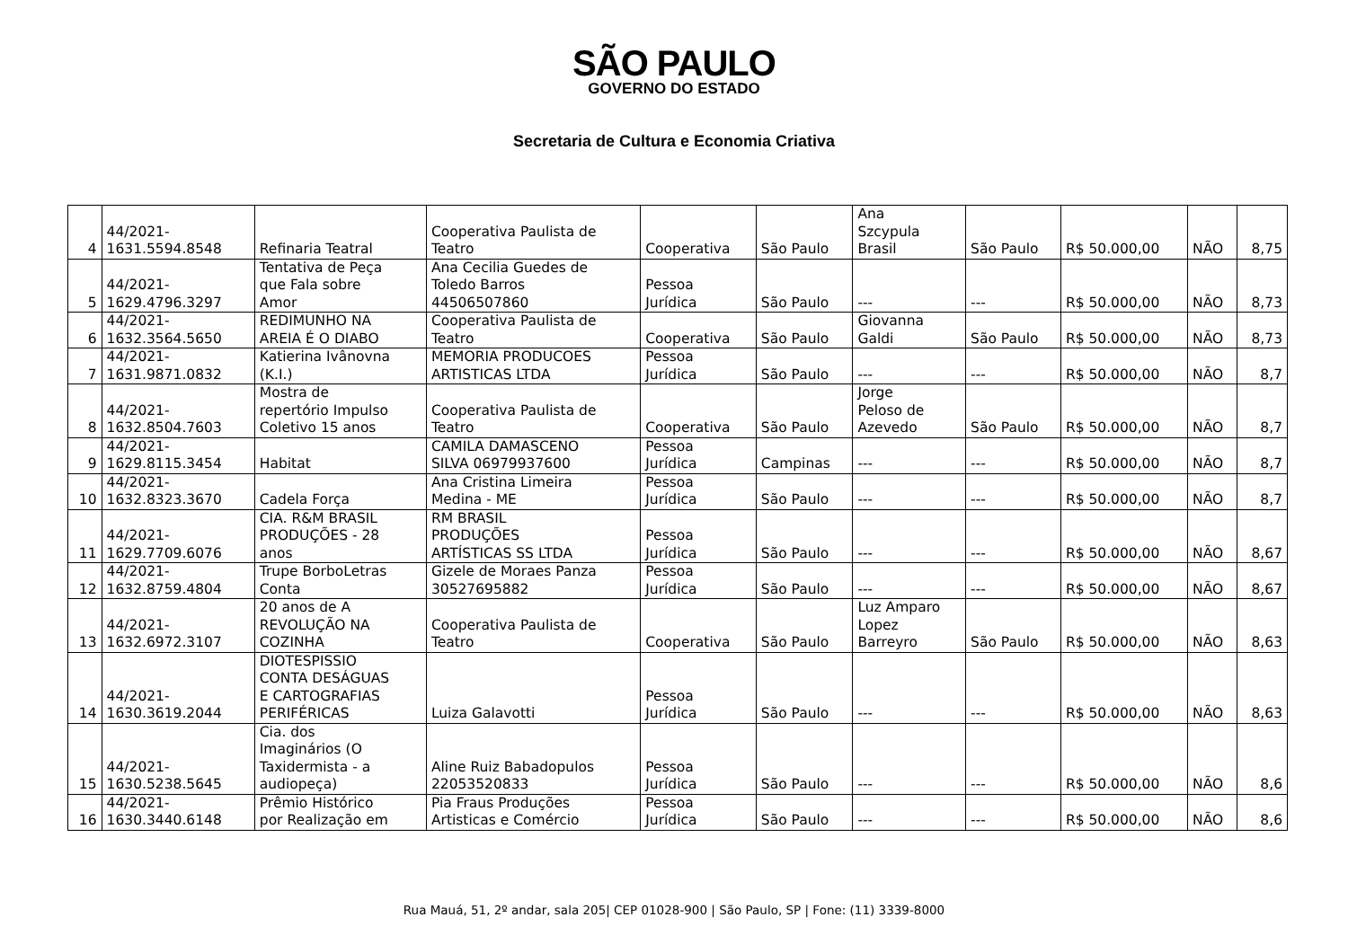SÃO PAULO
GOVERNO DO ESTADO
Secretaria de Cultura e Economia Criativa
| 4 | 44/2021- 1631.5594.8548 | Refinaria Teatral | Cooperativa Paulista de Teatro | Cooperativa | São Paulo | Ana Szcypula Brasil | São Paulo | R$ 50.000,00 | NÃO | 8,75 |
| 5 | 44/2021- 1629.4796.3297 | Tentativa de Peça que Fala sobre Amor | Ana Cecilia Guedes de Toledo Barros 44506507860 | Pessoa Jurídica | São Paulo | --- | --- | R$ 50.000,00 | NÃO | 8,73 |
| 6 | 44/2021- 1632.3564.5650 | REDIMUNHO NA AREIA É O DIABO | Cooperativa Paulista de Teatro | Cooperativa | São Paulo | Giovanna Galdi | São Paulo | R$ 50.000,00 | NÃO | 8,73 |
| 7 | 44/2021- 1631.9871.0832 | Katierina Ivânovna (K.I.) | MEMORIA PRODUCOES ARTISTICAS LTDA | Pessoa Jurídica | São Paulo | --- | --- | R$ 50.000,00 | NÃO | 8,7 |
| 8 | 44/2021- 1632.8504.7603 | Mostra de repertório Impulso Coletivo 15 anos | Cooperativa Paulista de Teatro | Cooperativa | São Paulo | Jorge Peloso de Azevedo | São Paulo | R$ 50.000,00 | NÃO | 8,7 |
| 9 | 44/2021- 1629.8115.3454 | Habitat | CAMILA DAMASCENO SILVA 06979937600 | Pessoa Jurídica | Campinas | --- | --- | R$ 50.000,00 | NÃO | 8,7 |
| 10 | 44/2021- 1632.8323.3670 | Cadela Força | Ana Cristina Limeira Medina - ME | Pessoa Jurídica | São Paulo | --- | --- | R$ 50.000,00 | NÃO | 8,7 |
| 11 | 44/2021- 1629.7709.6076 | CIA. R&M BRASIL PRODUÇÕES - 28 anos | RM BRASIL PRODUÇÕES ARTÍSTICAS SS LTDA | Pessoa Jurídica | São Paulo | --- | --- | R$ 50.000,00 | NÃO | 8,67 |
| 12 | 44/2021- 1632.8759.4804 | Trupe BorboLetras Conta | Gizele de Moraes Panza 30527695882 | Pessoa Jurídica | São Paulo | --- | --- | R$ 50.000,00 | NÃO | 8,67 |
| 13 | 44/2021- 1632.6972.3107 | 20 anos de A REVOLUÇÃO NA COZINHA | Cooperativa Paulista de Teatro | Cooperativa | São Paulo | Luz Amparo Lopez Barreyro | São Paulo | R$ 50.000,00 | NÃO | 8,63 |
| 14 | 44/2021- 1630.3619.2044 | DIOTESPISSIO CONTA DESÁGUAS E CARTOGRAFIAS PERIFÉRICAS | Luiza Galavotti | Pessoa Jurídica | São Paulo | --- | --- | R$ 50.000,00 | NÃO | 8,63 |
| 15 | 44/2021- 1630.5238.5645 | Cia. dos Imaginários (O Taxidermista - a audiopeça) | Aline Ruiz Babadopulos 22053520833 | Pessoa Jurídica | São Paulo | --- | --- | R$ 50.000,00 | NÃO | 8,6 |
| 16 | 44/2021- 1630.3440.6148 | Prêmio Histórico por Realização em | Pia Fraus Produções Artisticas e Comércio | Pessoa Jurídica | São Paulo | --- | --- | R$ 50.000,00 | NÃO | 8,6 |
Rua Mauá, 51, 2º andar, sala 205| CEP 01028-900 | São Paulo, SP | Fone: (11) 3339-8000